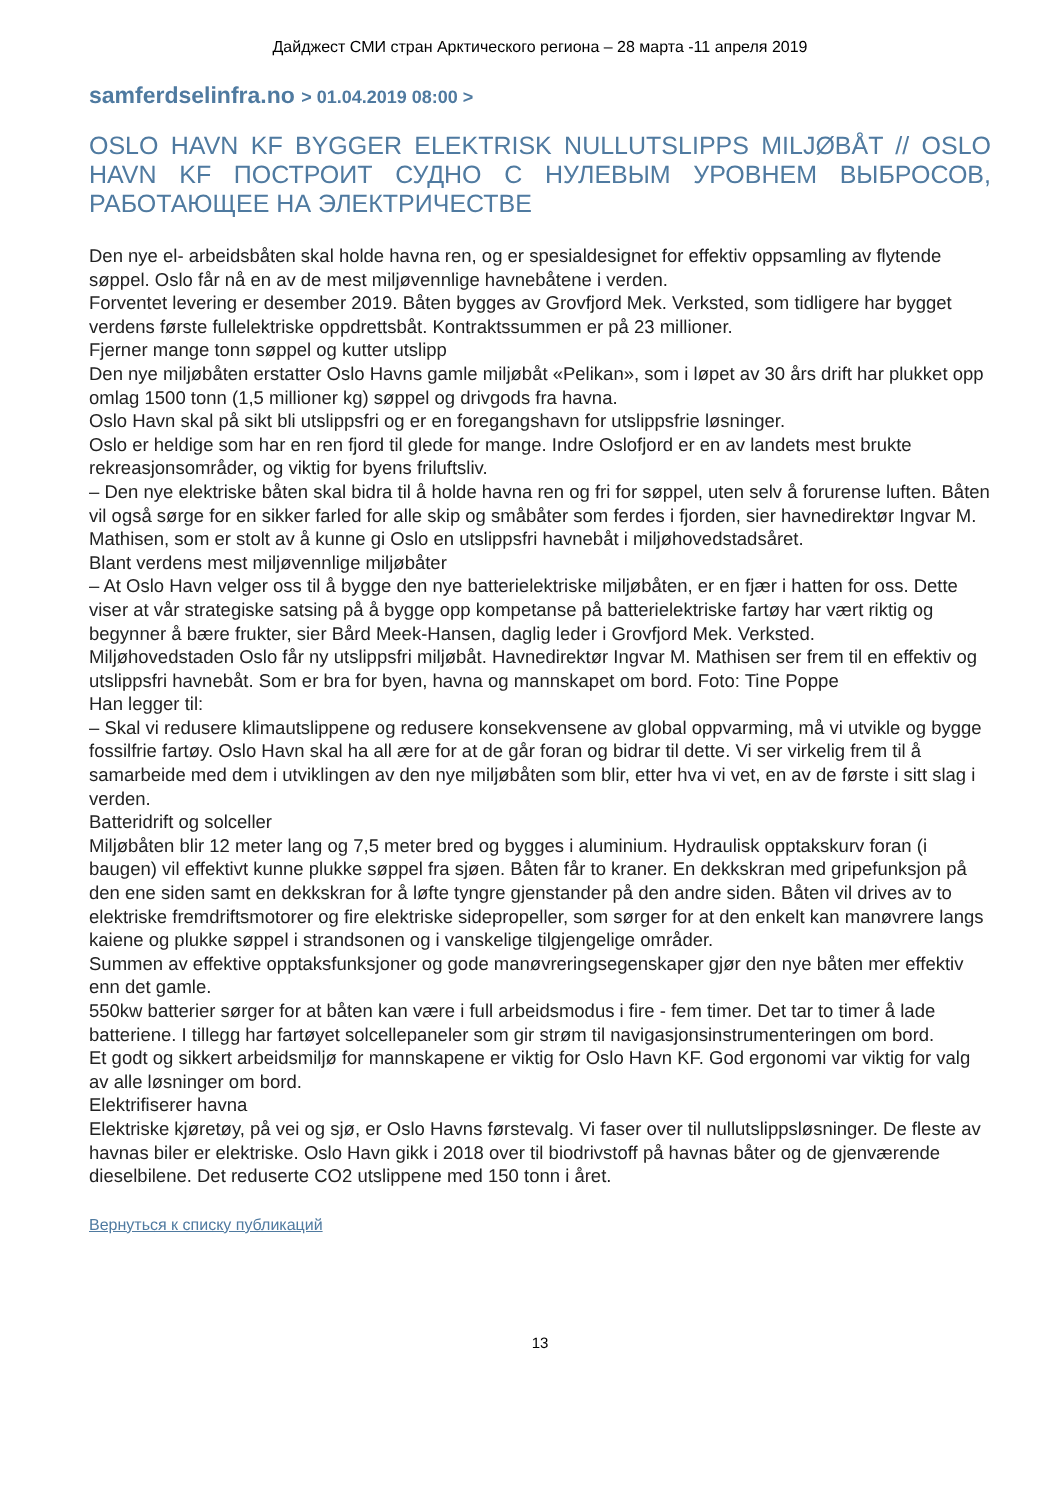Дайджест СМИ стран Арктического региона – 28 марта -11 апреля 2019
samferdselinfra.no > 01.04.2019 08:00 >
OSLO HAVN KF BYGGER ELEKTRISK NULLUTSLIPPS MILJØBÅT // OSLO HAVN KF ПОСТРОИТ СУДНО С НУЛЕВЫМ УРОВНЕМ ВЫБРОСОВ, РАБОТАЮЩЕЕ НА ЭЛЕКТРИЧЕСТВЕ
Den nye el- arbeidsbåten skal holde havna ren, og er spesialdesignet for effektiv oppsamling av flytende søppel. Oslo får nå en av de mest miljøvennlige havnebåtene i verden.
Forventet levering er desember 2019. Båten bygges av Grovfjord Mek. Verksted, som tidligere har bygget verdens første fullelektriske oppdrettsbåt. Kontraktssummen er på 23 millioner.
Fjerner mange tonn søppel og kutter utslipp
Den nye miljøbåten erstatter Oslo Havns gamle miljøbåt «Pelikan», som i løpet av 30 års drift har plukket opp omlag 1500 tonn (1,5 millioner kg) søppel og drivgods fra havna.
Oslo Havn skal på sikt bli utslippsfri og er en foregangshavn for utslippsfrie løsninger.
Oslo er heldige som har en ren fjord til glede for mange. Indre Oslofjord er en av landets mest brukte rekreasjonsområder, og viktig for byens friluftsliv.
– Den nye elektriske båten skal bidra til å holde havna ren og fri for søppel, uten selv å forurense luften. Båten vil også sørge for en sikker farled for alle skip og småbåter som ferdes i fjorden, sier havnedirektør Ingvar M. Mathisen, som er stolt av å kunne gi Oslo en utslippsfri havnebåt i miljøhovedstadsåret.
Blant verdens mest miljøvennlige miljøbåter
– At Oslo Havn velger oss til å bygge den nye batterielektriske miljøbåten, er en fjær i hatten for oss. Dette viser at vår strategiske satsing på å bygge opp kompetanse på batterielektriske fartøy har vært riktig og begynner å bære frukter, sier Bård Meek-Hansen, daglig leder i Grovfjord Mek. Verksted.
Miljøhovedstaden Oslo får ny utslippsfri miljøbåt. Havnedirektør Ingvar M. Mathisen ser frem til en effektiv og utslippsfri havnebåt. Som er bra for byen, havna og mannskapet om bord. Foto: Tine Poppe
Han legger til:
– Skal vi redusere klimautslippene og redusere konsekvensene av global oppvarming, må vi utvikle og bygge fossilfrie fartøy. Oslo Havn skal ha all ære for at de går foran og bidrar til dette. Vi ser virkelig frem til å samarbeide med dem i utviklingen av den nye miljøbåten som blir, etter hva vi vet, en av de første i sitt slag i verden.
Batteridrift og solceller
Miljøbåten blir 12 meter lang og 7,5 meter bred og bygges i aluminium. Hydraulisk opptakskurv foran (i baugen) vil effektivt kunne plukke søppel fra sjøen. Båten får to kraner. En dekkskran med gripefunksjon på den ene siden samt en dekkskran for å løfte tyngre gjenstander på den andre siden. Båten vil drives av to elektriske fremdriftsmotorer og fire elektriske sidepropeller, som sørger for at den enkelt kan manøvrere langs kaiene og plukke søppel i strandsonen og i vanskelige tilgjengelige områder.
Summen av effektive opptaksfunksjoner og gode manøvreringsegenskaper gjør den nye båten mer effektiv enn det gamle.
550kw batterier sørger for at båten kan være i full arbeidsmodus i fire - fem timer. Det tar to timer å lade batteriene. I tillegg har fartøyet solcellepaneler som gir strøm til navigasjonsinstrumenteringen om bord.
Et godt og sikkert arbeidsmiljø for mannskapene er viktig for Oslo Havn KF. God ergonomi var viktig for valg av alle løsninger om bord.
Elektrifiserer havna
Elektriske kjøretøy, på vei og sjø, er Oslo Havns førstevalg. Vi faser over til nullutslippsløsninger. De fleste av havnas biler er elektriske. Oslo Havn gikk i 2018 over til biodrivstoff på havnas båter og de gjenværende dieselbilene. Det reduserte CO2 utslippene med 150 tonn i året.
Вернуться к списку публикаций
13